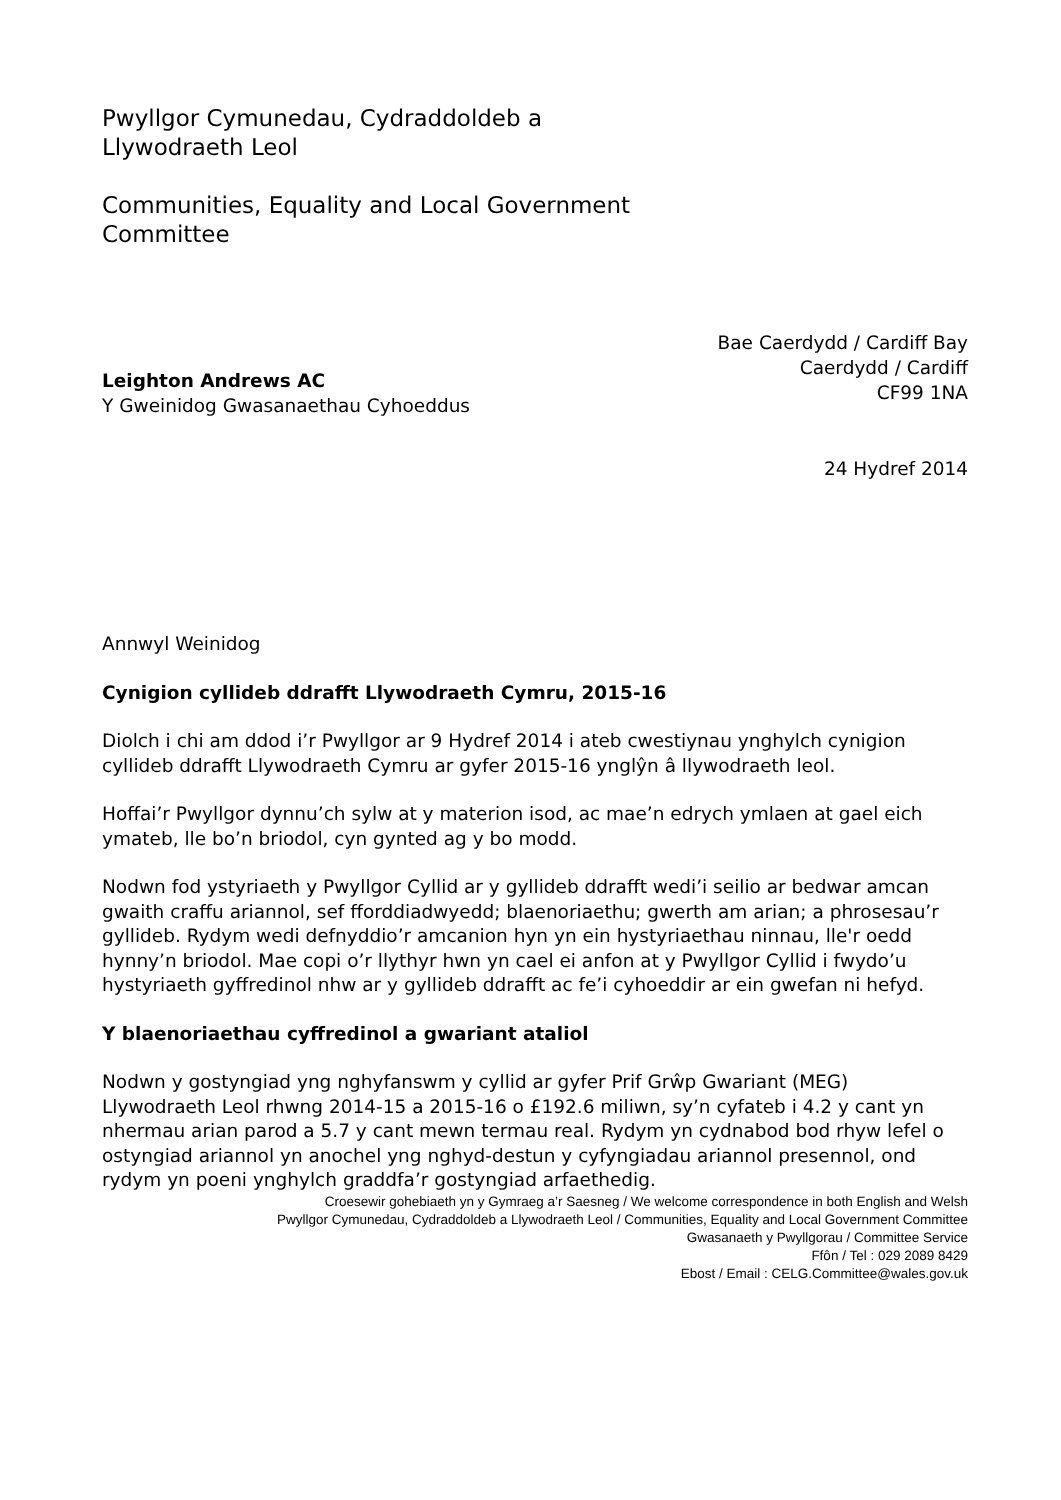Pwyllgor Cymunedau, Cydraddoldeb a
Llywodraeth Leol
Communities, Equality and Local Government
Committee
Bae Caerdydd / Cardiff Bay
Caerdydd / Cardiff
CF99 1NA
Leighton Andrews AC
Y Gweinidog Gwasanaethau Cyhoeddus
24 Hydref 2014
Annwyl Weinidog
Cynigion cyllideb ddrafft Llywodraeth Cymru, 2015-16
Diolch i chi am ddod i’r Pwyllgor ar 9 Hydref 2014 i ateb cwestiynau ynghylch cynigion cyllideb ddrafft Llywodraeth Cymru ar gyfer 2015-16 ynglŷn â llywodraeth leol.
Hoffai’r Pwyllgor dynnu’ch sylw at y materion isod, ac mae’n edrych ymlaen at gael eich ymateb, lle bo’n briodol, cyn gynted ag y bo modd.
Nodwn fod ystyriaeth y Pwyllgor Cyllid ar y gyllideb ddrafft wedi’i seilio ar bedwar amcan gwaith craffu ariannol, sef fforddiadwyedd; blaenoriaethu; gwerth am arian; a phrosesau’r gyllideb. Rydym wedi defnyddio’r amcanion hyn yn ein hystyriaethau ninnau, lle'r oedd hynny’n briodol. Mae copi o’r llythyr hwn yn cael ei anfon at y Pwyllgor Cyllid i fwydo’u hystyriaeth gyffredinol nhw ar y gyllideb ddrafft ac fe’i cyhoeddir ar ein gwefan ni hefyd.
Y blaenoriaethau cyffredinol a gwariant ataliol
Nodwn y gostyngiad yng nghyfanswm y cyllid ar gyfer Prif Grŵp Gwariant (MEG) Llywodraeth Leol rhwng 2014-15 a 2015-16 o £192.6 miliwn, sy’n cyfateb i 4.2 y cant yn nhermau arian parod a 5.7 y cant mewn termau real. Rydym yn cydnabod bod rhyw lefel o ostyngiad ariannol yn anochel yng nghyd-destun y cyfyngiadau ariannol presennol, ond rydym yn poeni ynghylch graddfa’r gostyngiad arfaethedig.
Croesewir gohebiaeth yn y Gymraeg a’r Saesneg / We welcome correspondence in both English and Welsh
Pwyllgor Cymunedau, Cydraddoldeb a Llywodraeth Leol / Communities, Equality and Local Government Committee
Gwasanaeth y Pwyllgorau / Committee Service
Ffôn / Tel : 029 2089 8429
Ebost / Email : CELG.Committee@wales.gov.uk